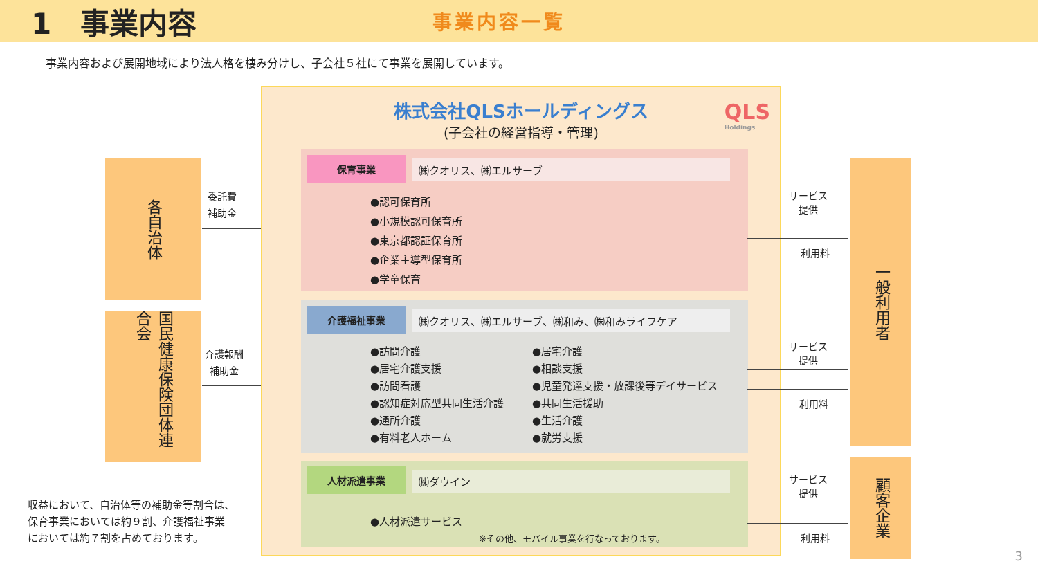1　事業内容
事業内容一覧
事業内容および展開地域により法人格を棲み分けし、子会社５社にて事業を展開しています。
各自治体
国民健康保険団体連合会
委託費
補助金
介護報酬
補助金
株式会社QLSホールディングス
(子会社の経営指導・管理)
QLS
Holdings
保育事業 ㈱クオリス、㈱エルサーブ
●認可保育所
●小規模認可保育所
●東京都認証保育所
●企業主導型保育所
●学童保育
介護福祉事業 ㈱クオリス、㈱エルサーブ、㈱和み、㈱和みライフケア
●訪問介護
●居宅介護支援
●訪問看護
●認知症対応型共同生活介護
●通所介護
●有料老人ホーム
●居宅介護
●相談支援
●児童発達支援・放課後等デイサービス
●共同生活援助
●生活介護
●就労支援
人材派遣事業 ㈱ダウイン
●人材派遣サービス
※その他、モバイル事業を行なっております。
一般利用者
顧客企業
サービス
提供
利用料
サービス
提供
利用料
サービス
提供
利用料
収益において、自治体等の補助金等割合は、
保育事業においては約９割、介護福祉事業
においては約７割を占めております。
3